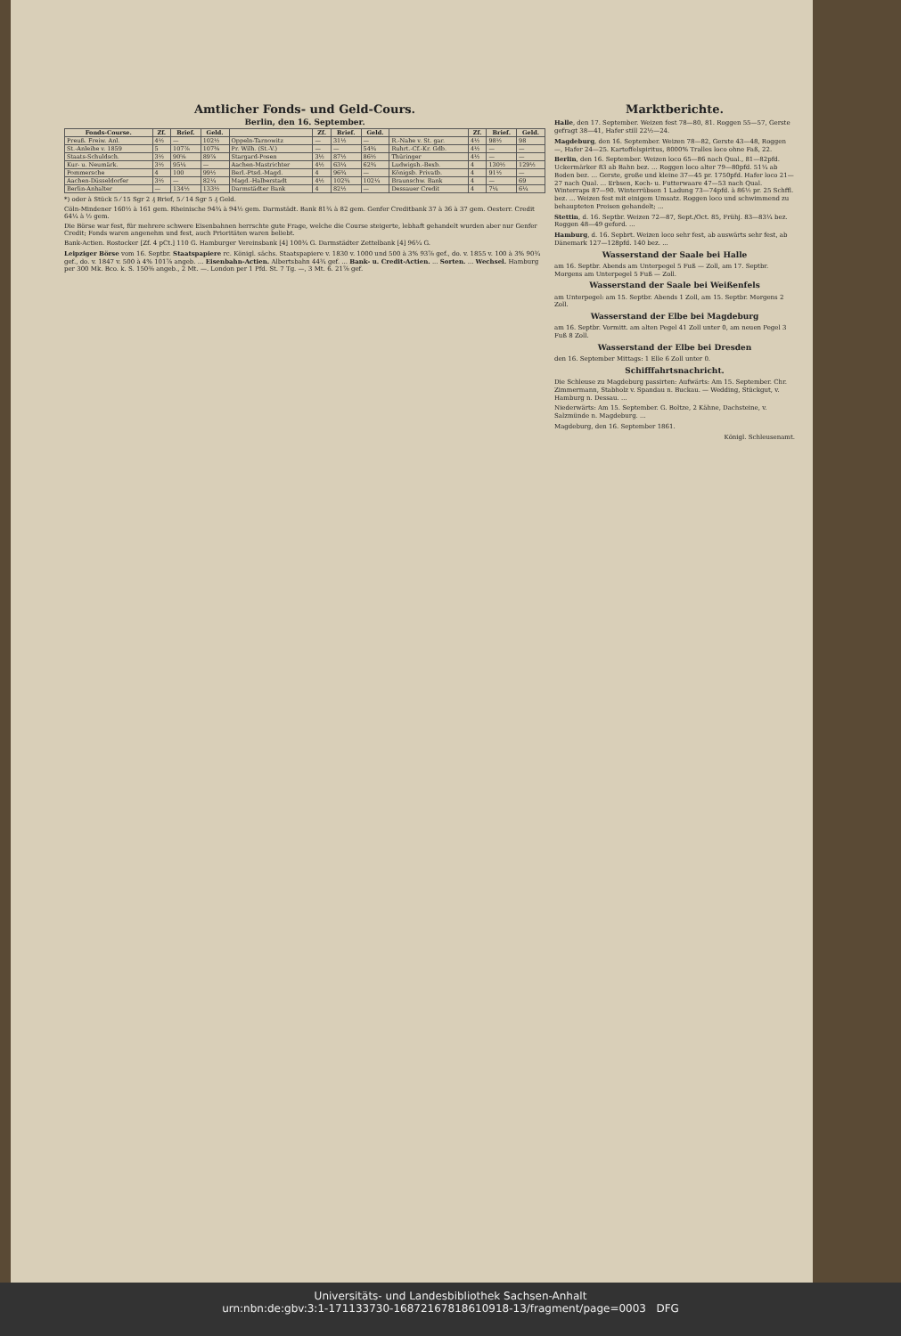Amtlicher Fonds- und Geld-Cours.
Berlin, den 16. September.
| Fonds-Course. | Zf. | Brief. | Geld. | | Zf. | Brief. | Geld. | | Zf. | Brief. | Geld. |
| --- | --- | --- | --- | --- | --- | --- | --- | --- | --- | --- | --- |
| Preuß. Freiw. Anl. | 4½ | — | 102½ | Oppeln-Tarnowitz | — | 31½ | — | R.-Nahe v. St. gar. | 4½ | 98½ | 98 |
| St.-Anleihe v. 1859 | 5 | 107⅞ | 107⅜ | Pr. Wilh. (St.-V.) | — | — | 54¾ | Ruhrt.-Cf.-Kr. Gdb. | 4½ | — | — |
| Staats-Schuldsch. | 3½ | 90⅝ | 89⅞ | Stargard-Posen | 3½ | 87½ | 86½ | Thüringer | 4½ | — | — |
| Kur- u. Neumärk. | 3½ | 95¼ | — | Aachen-Mastrichter | 4½ | 63¼ | 62¾ | Ludwigsh.-Bexb. | 4 | 130½ | 129½ |
| Pommersche | 4 | 100 | 99½ | Berl.-Ptsd.-Magd. | 4 | 96¾ | — | Königsb. Privatb. | 4 | 91½ | — |
| Aachen-Düsseldorfer | 3½ | — | 82¼ | Magd.-Halberstadt | 4½ | 102¾ | 102¼ | Braunschw. Bank | 4 | — | 69 |
| Berlin-Anhalter | — | 134½ | 133½ | Darmstädter Bank | 4 | 82½ | — | Dessauer Credit | 4 | 7¼ | 6¼ |
*) oder à Stück 5 ⁄ 15 Sgr 2 ₰ Brief, 5 ⁄ 14 Sgr 5 ₰ Geld.
Cöln-Mindener 160½ à 161 gem. Rheinische 94¾ à 94½ gem. Darmstädt. Bank 81¾ à 82 gem. Genfer Creditbank 37 à 36 à 37 gem. Oesterr. Credit 64¼ à ½ gem.
Die Börse war fest, für mehrere schwere Eisenbahnen herrschte gute Frage, welche die Course steigerte, lebhaft gehandelt wurden aber nur Genfer Credit; Fonds waren angenehm und fest, auch Prioritäten waren beliebt.
Bank-Actien. Rostocker [Zf. 4 pCt.] 110 G. Hamburger Vereinsbank [4] 100¾ G. Darmstädter Zettelbank [4] 96¼ G.
Leipziger Börse vom 16. Septbr. Staatspapiere rc. Königl. sächs. Staatspapiere v. 1830 v. 1000 und 500 à 3% 93⅞ gef., do. v. 1855 v. 100 à 3% 90¾ gef., do. v. 1847 v. 500 à 4% 101⅞ angeb. ... Eisenbahn-Actien. Albertsbahn 44¾ gef. ... Bank- u. Credit-Actien. ... Sorten. ... Wechsel. Hamburg per 300 Mk. Bco. k. S. 150⅜ angeb., 2 Mt. —. London per 1 Pfd. St. 7 Tg. —, 3 Mt. 6. 21⅞ gef.
Marktberichte.
Halle, den 17. September. Weizen fest 78—80, 81. Roggen 55—57, Gerste gefragt 38—41, Hafer still 22½—24.
Magdeburg, den 16. September. Weizen 78—82, Gerste 43—48, Roggen —, Hafer 24—25. Kartoffelspiritus, 8000% Tralles loco ohne Faß, 22.
Berlin, den 16. September. Weizen loco 65—86 nach Qual., 81—82pfd. Uckermärker 83 ab Bahn bez. ... Roggen loco alter 79—80pfd. 51¼ ab Boden bez. ... Gerste, große und kleine 37—45 pr. 1750pfd. Hafer loco 21—27 nach Qual. ... Erbsen, Koch- u. Futterwaare 47—53 nach Qual. Winterraps 87—90. Winterrübsen 1 Ladung 73—74pfd. à 86½ pr. 25 Schffl. bez. ... Weizen fest mit einigem Umsatz. Roggen loco und schwimmend zu behaupteten Preisen gehandelt; ...
Stettin, d. 16. Septbr. Weizen 72—87, Sept./Oct. 85, Frühj. 83—83¼ bez. Roggen 48—49 geford. ...
Hamburg, d. 16. Sepbrt. Weizen loco sehr fest, ab auswärts sehr fest, ab Dänemark 127—128pfd. 140 bez. ...
Wasserstand der Saale bei Halle
am 16. Septbr. Abends am Unterpegel 5 Fuß — Zoll, am 17. Septbr. Morgens am Unterpegel 5 Fuß — Zoll.
Wasserstand der Saale bei Weißenfels
am Unterpegel: am 15. Septbr. Abends 1 Zoll, am 15. Septbr. Morgens 2 Zoll.
Wasserstand der Elbe bei Magdeburg
am 16. Septbr. Vormitt. am alten Pegel 41 Zoll unter 0, am neuen Pegel 3 Fuß 8 Zoll.
Wasserstand der Elbe bei Dresden
den 16. September Mittags: 1 Elle 6 Zoll unter 0.
Schifffahrtsnachricht.
Die Schleuse zu Magdeburg passirten: Aufwärts: Am 15. September. Chr. Zimmermann, Stabholz v. Spandau n. Buckau. — Wedding, Stückgut, v. Hamburg n. Dessau. ...
Niederwärts: Am 15. September. G. Boltze, 2 Kähne, Dachsteine, v. Salzmünde n. Magdeburg. ...
Magdeburg, den 16. September 1861.
Königl. Schleusenamt.
Universitäts- und Landesbibliothek Sachsen-Anhalt
urn:nbn:de:gbv:3:1-171133730-16872167818610918-13/fragment/page=0003 DFG